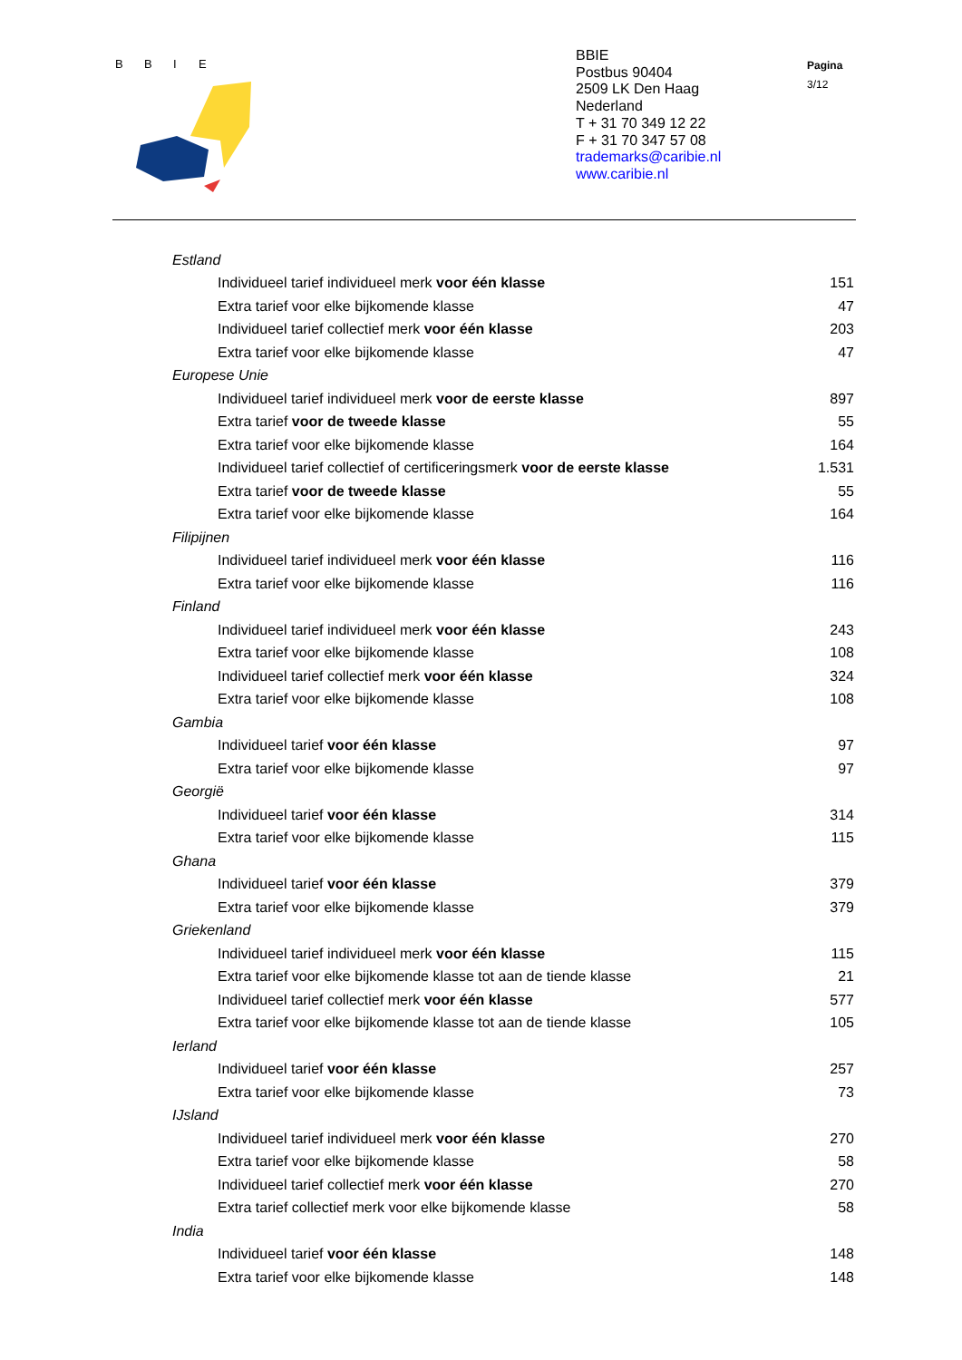B
B
I
E
BBIE
Postbus 90404
2509 LK Den Haag
Nederland
T + 31 70 349 12 22
F + 31 70 347 57 08
trademarks@caribie.nl
www.caribie.nl
Pagina
3/12
| Estland | |
| Individueel tarief individueel merk voor één klasse | 151 |
| Extra tarief voor elke bijkomende klasse | 47 |
| Individueel tarief collectief merk voor één klasse | 203 |
| Extra tarief voor elke bijkomende klasse | 47 |
| Europese Unie | |
| Individueel tarief individueel merk voor de eerste klasse | 897 |
| Extra tarief voor de tweede klasse | 55 |
| Extra tarief voor elke bijkomende klasse | 164 |
| Individueel tarief collectief of certificeringsmerk voor de eerste klasse | 1.531 |
| Extra tarief voor de tweede klasse | 55 |
| Extra tarief voor elke bijkomende klasse | 164 |
| Filipijnen | |
| Individueel tarief individueel merk voor één klasse | 116 |
| Extra tarief voor elke bijkomende klasse | 116 |
| Finland | |
| Individueel tarief individueel merk voor één klasse | 243 |
| Extra tarief voor elke bijkomende klasse | 108 |
| Individueel tarief collectief merk voor één klasse | 324 |
| Extra tarief voor elke bijkomende klasse | 108 |
| Gambia | |
| Individueel tarief voor één klasse | 97 |
| Extra tarief voor elke bijkomende klasse | 97 |
| Georgië | |
| Individueel tarief voor één klasse | 314 |
| Extra tarief voor elke bijkomende klasse | 115 |
| Ghana | |
| Individueel tarief voor één klasse | 379 |
| Extra tarief voor elke bijkomende klasse | 379 |
| Griekenland | |
| Individueel tarief individueel merk voor één klasse | 115 |
| Extra tarief voor elke bijkomende klasse tot aan de tiende klasse | 21 |
| Individueel tarief collectief merk voor één klasse | 577 |
| Extra tarief voor elke bijkomende klasse tot aan de tiende klasse | 105 |
| Ierland | |
| Individueel tarief voor één klasse | 257 |
| Extra tarief voor elke bijkomende klasse | 73 |
| IJsland | |
| Individueel tarief individueel merk voor één klasse | 270 |
| Extra tarief voor elke bijkomende klasse | 58 |
| Individueel tarief collectief merk voor één klasse | 270 |
| Extra tarief collectief merk voor elke bijkomende klasse | 58 |
| India | |
| Individueel tarief voor één klasse | 148 |
| Extra tarief voor elke bijkomende klasse | 148 |